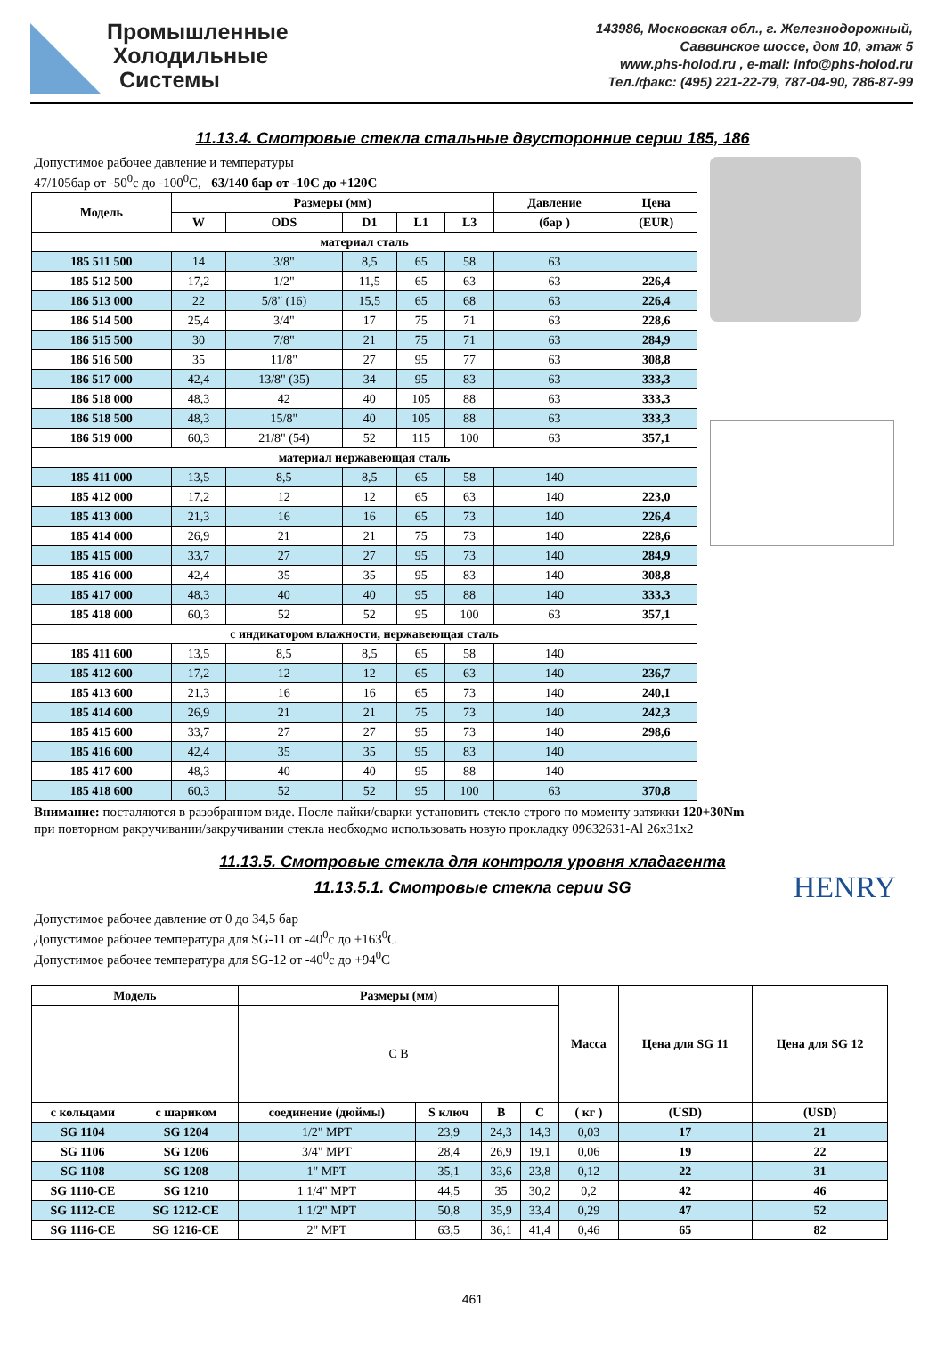Промышленные
Холодильные
Системы
143986, Московская обл., г. Железнодорожный,
Саввинское шоссе, дом 10, этаж 5
www.phs-holod.ru , e-mail: info@phs-holod.ru
Тел./факс: (495) 221-22-79, 787-04-90, 786-87-99
11.13.4. Смотровые стекла стальные двусторонние серии 185, 186
Допустимое рабочее давление и температуры
47/105бар от -50<sup>0</sup>с до -100<sup>0</sup>С, 63/140 бар от -10С до +120С
| Модель | Размеры (мм) | | | | | Давление | Цена |
| --- | --- | --- | --- | --- | --- | --- | --- |
| | W | ODS | D1 | L1 | L3 | (бар ) | (EUR) |
| материал сталь | | | | | | | |
| 185 511 500 | 14 | 3/8" | 8,5 | 65 | 58 | 63 | |
| 185 512 500 | 17,2 | 1/2" | 11,5 | 65 | 63 | 63 | 226,4 |
| 186 513 000 | 22 | 5/8" (16) | 15,5 | 65 | 68 | 63 | 226,4 |
| 186 514 500 | 25,4 | 3/4" | 17 | 75 | 71 | 63 | 228,6 |
| 186 515 500 | 30 | 7/8" | 21 | 75 | 71 | 63 | 284,9 |
| 186 516 500 | 35 | 11/8" | 27 | 95 | 77 | 63 | 308,8 |
| 186 517 000 | 42,4 | 13/8" (35) | 34 | 95 | 83 | 63 | 333,3 |
| 186 518 000 | 48,3 | 42 | 40 | 105 | 88 | 63 | 333,3 |
| 186 518 500 | 48,3 | 15/8" | 40 | 105 | 88 | 63 | 333,3 |
| 186 519 000 | 60,3 | 21/8" (54) | 52 | 115 | 100 | 63 | 357,1 |
| материал нержавеющая сталь | | | | | | | |
| 185 411 000 | 13,5 | 8,5 | 8,5 | 65 | 58 | 140 | |
| 185 412 000 | 17,2 | 12 | 12 | 65 | 63 | 140 | 223,0 |
| 185 413 000 | 21,3 | 16 | 16 | 65 | 73 | 140 | 226,4 |
| 185 414 000 | 26,9 | 21 | 21 | 75 | 73 | 140 | 228,6 |
| 185 415 000 | 33,7 | 27 | 27 | 95 | 73 | 140 | 284,9 |
| 185 416 000 | 42,4 | 35 | 35 | 95 | 83 | 140 | 308,8 |
| 185 417 000 | 48,3 | 40 | 40 | 95 | 88 | 140 | 333,3 |
| 185 418 000 | 60,3 | 52 | 52 | 95 | 100 | 63 | 357,1 |
| с индикатором влажности, нержавеющая сталь | | | | | | | |
| 185 411 600 | 13,5 | 8,5 | 8,5 | 65 | 58 | 140 | |
| 185 412 600 | 17,2 | 12 | 12 | 65 | 63 | 140 | 236,7 |
| 185 413 600 | 21,3 | 16 | 16 | 65 | 73 | 140 | 240,1 |
| 185 414 600 | 26,9 | 21 | 21 | 75 | 73 | 140 | 242,3 |
| 185 415 600 | 33,7 | 27 | 27 | 95 | 73 | 140 | 298,6 |
| 185 416 600 | 42,4 | 35 | 35 | 95 | 83 | 140 | |
| 185 417 600 | 48,3 | 40 | 40 | 95 | 88 | 140 | |
| 185 418 600 | 60,3 | 52 | 52 | 95 | 100 | 63 | 370,8 |
Внимание: посталяются в разобранном виде. После пайки/сварки установить стекло строго по моменту затяжки 120+30Nm
при повторном ракручивании/закручивании стекла необходмо использовать новую прокладку 09632631-Al 26x31x2
11.13.5. Смотровые стекла для контроля уровня хладагента
11.13.5.1. Смотровые стекла серии SG
HENRY
Допустимое рабочее давление от 0 до 34,5 бар
Допустимое рабочее температура для SG-11 от -40<sup>0</sup>с до +163<sup>0</sup>С
Допустимое рабочее температура для SG-12 от -40<sup>0</sup>с до +94<sup>0</sup>С
| Модель | | Размеры (мм) | | | | Масса | Цена для SG 11 | Цена для SG 12 |
| --- | --- | --- | --- | --- | --- | --- | --- | --- |
| | | С B | | | | | | |
| с кольцами | с шариком | соединение (дюймы) | S ключ | B | C | ( кг ) | (USD) | (USD) |
| SG 1104 | SG 1204 | 1/2" MPT | 23,9 | 24,3 | 14,3 | 0,03 | 17 | 21 |
| SG 1106 | SG 1206 | 3/4" MPT | 28,4 | 26,9 | 19,1 | 0,06 | 19 | 22 |
| SG 1108 | SG 1208 | 1" MPT | 35,1 | 33,6 | 23,8 | 0,12 | 22 | 31 |
| SG 1110-CE | SG 1210 | 1 1/4" MPT | 44,5 | 35 | 30,2 | 0,2 | 42 | 46 |
| SG 1112-CE | SG 1212-CE | 1 1/2" MPT | 50,8 | 35,9 | 33,4 | 0,29 | 47 | 52 |
| SG 1116-CE | SG 1216-CE | 2" MPT | 63,5 | 36,1 | 41,4 | 0,46 | 65 | 82 |
461